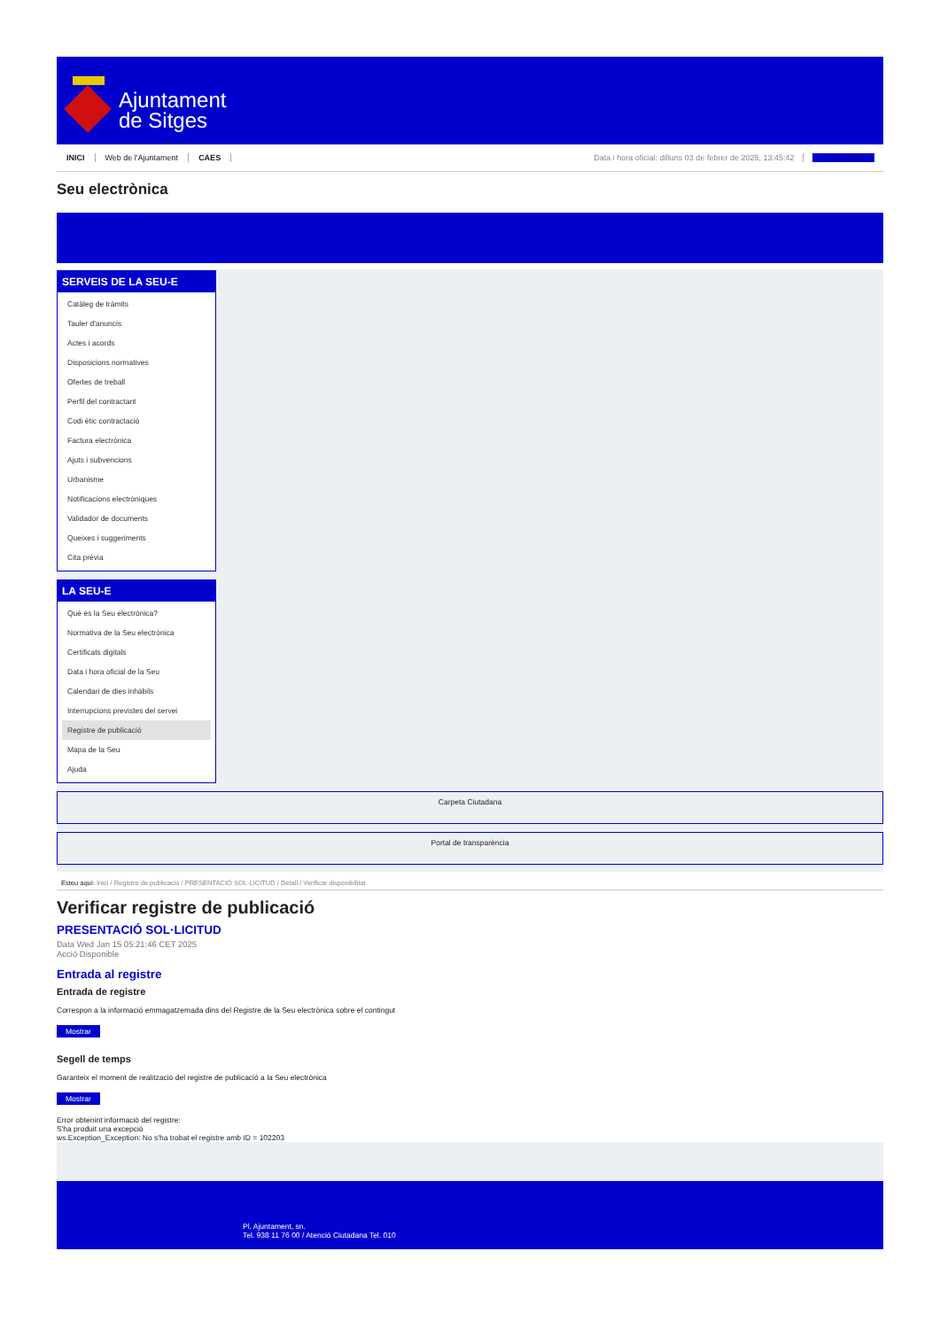Ajuntament
de Sitges
INICI Web de l'Ajuntament CAES Data i hora oficial: dilluns 03 de febrer de 2025, 13:45:42 Sincronitzar
Seu electrònica
Obtenir còpia autèntica
SERVEIS DE LA SEU-E
Catàleg de tràmits
Tauler d'anuncis
Actes i acords
Disposicions normatives
Ofertes de treball
Perfil del contractant
Codi ètic contractació
Factura electrònica
Ajuts i subvencions
Urbanisme
Notificacions electròniques
Validador de documents
Queixes i suggeriments
Cita prèvia
LA SEU-E
Què és la Seu electrònica?
Normativa de la Seu electrònica
Certificats digitals
Data i hora oficial de la Seu
Calendari de dies inhàbils
Interrupcions previstes del servei
Registre de publicació
Mapa de la Seu
Ajuda
Carpeta Ciutadana
Portal de transparència
Esteu aquí: Inici / Registre de publicació / PRESENTACIÓ SOL·LICITUD / Detall / Verificar disponibilitat
Verificar registre de publicació
PRESENTACIÓ SOL·LICITUD
Data Wed Jan 15 05:21:46 CET 2025
Acció Disponible
Entrada al registre
Entrada de registre
Correspon a la informació emmagatzemada dins del Registre de la Seu electrònica sobre el contingut
Mostrar
Segell de temps
Garanteix el moment de realització del registre de publicació a la Seu electrònica
Mostrar
Error obtenint informació del registre:
S'ha produit una excepció
ws.Exception_Exception: No s'ha trobat el registre amb ID = 102203
Pl. Ajuntament, sn.
Tel. 938 11 76 00 / Atenció Ciutadana Tel. 010